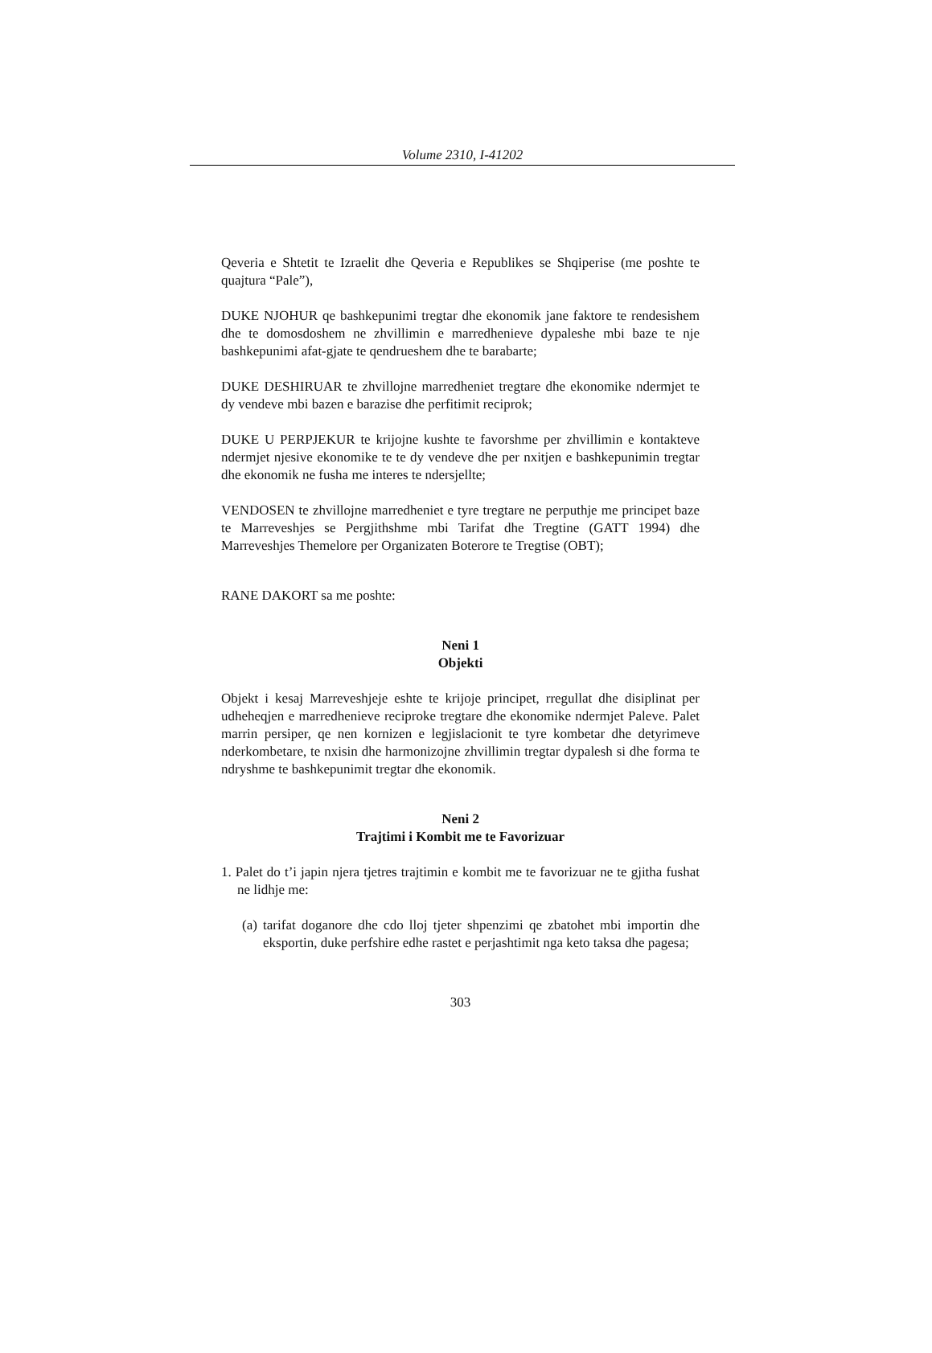Volume 2310, I-41202
Qeveria e Shtetit te Izraelit dhe Qeveria e Republikes se Shqiperise (me poshte te quajtura “Pale”),
DUKE NJOHUR qe bashkepunimi tregtar dhe ekonomik jane faktore te rendesishem dhe te domosdoshem ne zhvillimin e marredhenieve dypaleshe mbi baze te nje bashkepunimi afat-gjate te qendrueshem dhe te barabarte;
DUKE DESHIRUAR te zhvillojne marredheniet tregtare dhe ekonomike ndermjet te dy vendeve mbi bazen e barazise dhe perfitimit reciprok;
DUKE U PERPJEKUR te krijojne kushte te favorshme per zhvillimin e kontakteve ndermjet njesive ekonomike te te dy vendeve dhe per nxitjen e bashkepunimin tregtar dhe ekonomik ne fusha me interes te ndersjellte;
VENDOSEN te zhvillojne marredheniet e tyre tregtare ne perputhje me principet baze te Marreveshjes se Pergjithshme mbi Tarifat dhe Tregtine (GATT 1994) dhe Marreveshjes Themelore per Organizaten Boterore te Tregtise (OBT);
RANE DAKORT sa me poshte:
Neni 1
Objekti
Objekt i kesaj Marreveshjeje eshte te krijoje principet, rregullat dhe disiplinat per udheheqjen e marredhenieve reciproke tregtare dhe ekonomike ndermjet Paleve. Palet marrin persiper, qe nen kornizen e legjislacionit te tyre kombetar dhe detyrimeve nderkombetare, te nxisin dhe harmonizojne zhvillimin tregtar dypalesh si dhe forma te ndryshme te bashkepunimit tregtar dhe ekonomik.
Neni 2
Trajtimi i Kombit me te Favorizuar
1. Palet do t’i japin njera tjetres trajtimin e kombit me te favorizuar ne te gjitha fushat ne lidhje me:
(a) tarifat doganore dhe cdo lloj tjeter shpenzimi qe zbatohet mbi importin dhe eksportin, duke perfshire edhe rastet e perjashtimit nga keto taksa dhe pagesa;
303